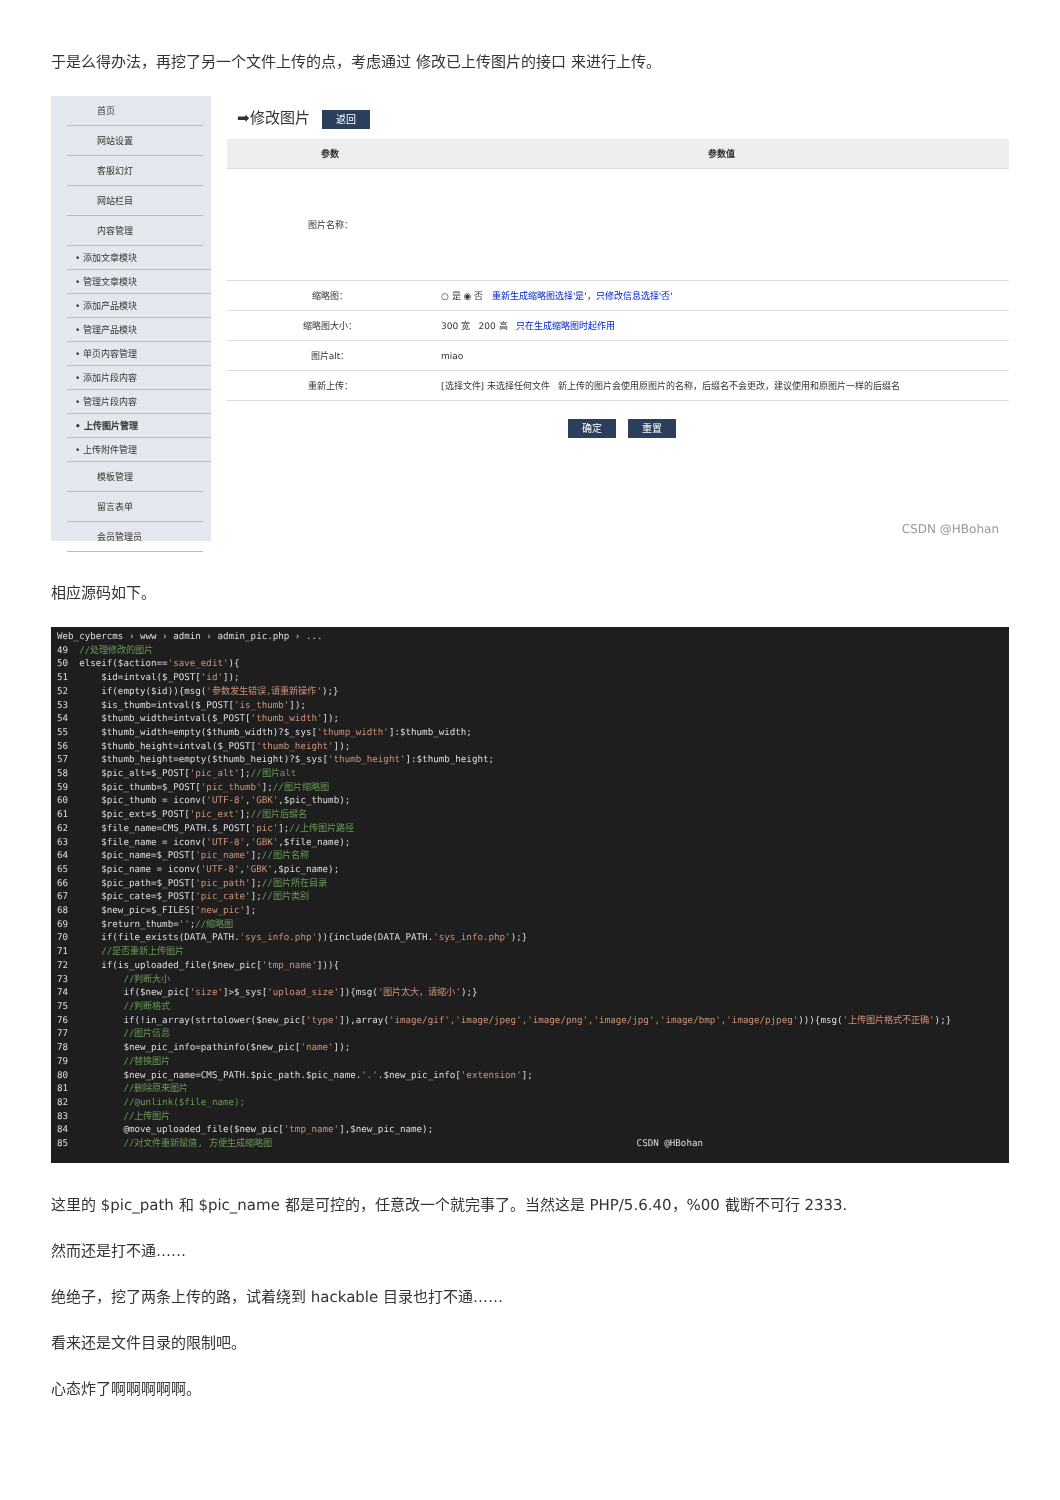于是么得办法，再挖了另一个文件上传的点，考虑通过 修改已上传图片的接口 来进行上传。
首页
网站设置
客服幻灯
网站栏目
内容管理
• 添加文章模块
• 管理文章模块
• 添加产品模块
• 管理产品模块
• 单页内容管理
• 添加片段内容
• 管理片段内容
• 上传图片管理
• 上传附件管理
模板管理
留言表单
会员管理员
➡修改图片 返回
| 参数 | 参数值 |
| --- | --- |
| 图片名称： | |
| 缩略图： | ○ 是 ◉ 否 重新生成缩略图选择'是'，只修改信息选择'否' |
| 缩略图大小： | 300 宽 200 高 只在生成缩略图时起作用 |
| 图片alt： | miao |
| 重新上传： | [选择文件] 未选择任何文件 新上传的图片会使用原图片的名称，后缀名不会更改，建议使用和原图片一样的后缀名 |
确定 重置
CSDN @HBohan
相应源码如下。
Web_cybercms › www › admin › admin_pic.php › ... 49 //处理修改的图片 50 elseif($action=='save_edit'){ 51 $id=intval($_POST['id']); 52 if(empty($id)){msg('参数发生错误,请重新操作');} 53 $is_thumb=intval($_POST['is_thumb']); 54 $thumb_width=intval($_POST['thumb_width']); 55 $thumb_width=empty($thumb_width)?$_sys['thump_width']:$thumb_width; 56 $thumb_height=intval($_POST['thumb_height']); 57 $thumb_height=empty($thumb_height)?$_sys['thumb_height']:$thumb_height; 58 $pic_alt=$_POST['pic_alt'];//图片alt 59 $pic_thumb=$_POST['pic_thumb'];//图片缩略图 60 $pic_thumb = iconv('UTF-8','GBK',$pic_thumb); 61 $pic_ext=$_POST['pic_ext'];//图片后缀名 62 $file_name=CMS_PATH.$_POST['pic'];//上传图片路径 63 $file_name = iconv('UTF-8','GBK',$file_name); 64 $pic_name=$_POST['pic_name'];//图片名称 65 $pic_name = iconv('UTF-8','GBK',$pic_name); 66 $pic_path=$_POST['pic_path'];//图片所在目录 67 $pic_cate=$_POST['pic_cate'];//图片类别 68 $new_pic=$_FILES['new_pic']; 69 $return_thumb='';//缩略图 70 if(file_exists(DATA_PATH.'sys_info.php')){include(DATA_PATH.'sys_info.php');} 71 //是否重新上传图片 72 if(is_uploaded_file($new_pic['tmp_name'])){ 73 //判断大小 74 if($new_pic['size']>$_sys['upload_size']){msg('图片太大，请缩小');} 75 //判断格式 76 if(!in_array(strtolower($new_pic['type']),array('image/gif','image/jpeg','image/png','image/jpg','image/bmp','image/pjpeg'))){msg('上传图片格式不正确');} 77 //图片信息 78 $new_pic_info=pathinfo($new_pic['name']); 79 //替换图片 80 $new_pic_name=CMS_PATH.$pic_path.$pic_name.'.'.$new_pic_info['extension']; 81 //删除原来图片 82 //@unlink($file_name); 83 //上传图片 84 @move_uploaded_file($new_pic['tmp_name'],$new_pic_name); 85 //对文件重新赋值, 方便生成缩略图 CSDN @HBohan
这里的 $pic_path 和 $pic_name 都是可控的，任意改一个就完事了。当然这是 PHP/5.6.40，%00 截断不可行 2333.
然而还是打不通……
绝绝子，挖了两条上传的路，试着绕到 hackable 目录也打不通……
看来还是文件目录的限制吧。
心态炸了啊啊啊啊啊。